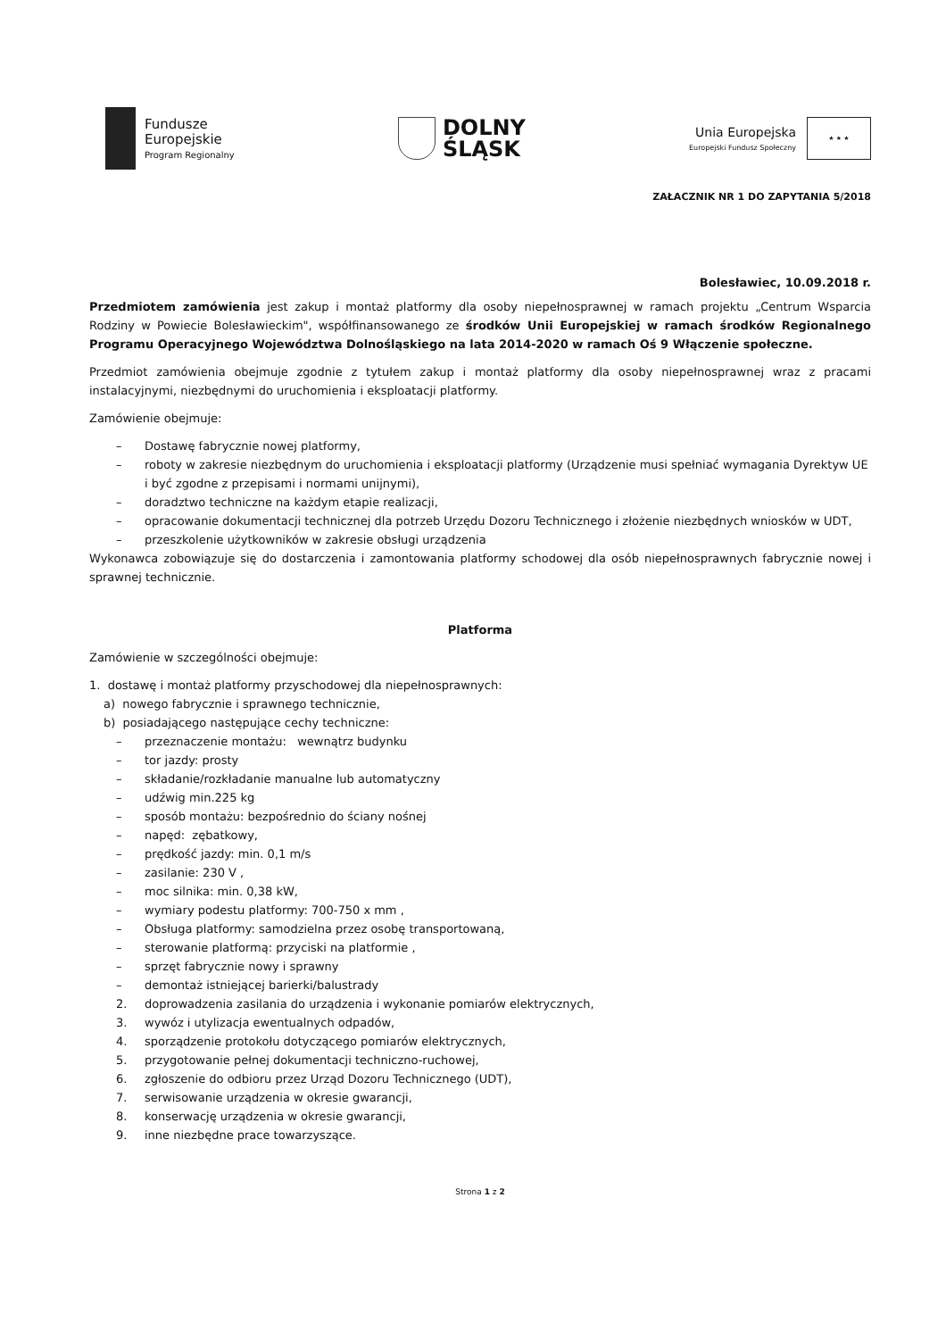Fundusze
Europejskie
Program Regionalny
DOLNY
ŚLĄSK
Unia Europejska
Europejski Fundusz Społeczny
★ ★ ★
ZAŁACZNIK NR 1 DO ZAPYTANIA 5/2018
Bolesławiec, 10.09.2018 r.
Przedmiotem zamówienia jest zakup i montaż platformy dla osoby niepełnosprawnej w ramach projektu „Centrum Wsparcia Rodziny w Powiecie Bolesławieckim", współfinansowanego ze środków Unii Europejskiej w ramach środków Regionalnego Programu Operacyjnego Województwa Dolnośląskiego na lata 2014-2020 w ramach Oś 9 Włączenie społeczne.
Przedmiot zamówienia obejmuje zgodnie z tytułem zakup i montaż platformy dla osoby niepełnosprawnej wraz z pracami instalacyjnymi, niezbędnymi do uruchomienia i eksploatacji platformy.
Zamówienie obejmuje:
– Dostawę fabrycznie nowej platformy,
– roboty w zakresie niezbędnym do uruchomienia i eksploatacji platformy (Urządzenie musi spełniać wymagania Dyrektyw UE i być zgodne z przepisami i normami unijnymi),
– doradztwo techniczne na każdym etapie realizacji,
– opracowanie dokumentacji technicznej dla potrzeb Urzędu Dozoru Technicznego i złożenie niezbędnych wniosków w UDT,
– przeszkolenie użytkowników w zakresie obsługi urządzenia
Wykonawca zobowiązuje się do dostarczenia i zamontowania platformy schodowej dla osób niepełnosprawnych fabrycznie nowej i sprawnej technicznie.
Platforma
Zamówienie w szczególności obejmuje:
1. dostawę i montaż platformy przyschodowej dla niepełnosprawnych:
a) nowego fabrycznie i sprawnego technicznie,
b) posiadającego następujące cechy techniczne:
– przeznaczenie montażu: wewnątrz budynku
– tor jazdy: prosty
– składanie/rozkładanie manualne lub automatyczny
– udźwig min.225 kg
– sposób montażu: bezpośrednio do ściany nośnej
– napęd: zębatkowy,
– prędkość jazdy: min. 0,1 m/s
– zasilanie: 230 V ,
– moc silnika: min. 0,38 kW,
– wymiary podestu platformy: 700-750 x mm ,
– Obsługa platformy: samodzielna przez osobę transportowaną,
– sterowanie platformą: przyciski na platformie ,
– sprzęt fabrycznie nowy i sprawny
– demontaż istniejącej barierki/balustrady
2. doprowadzenia zasilania do urządzenia i wykonanie pomiarów elektrycznych,
3. wywóz i utylizacja ewentualnych odpadów,
4. sporządzenie protokołu dotyczącego pomiarów elektrycznych,
5. przygotowanie pełnej dokumentacji techniczno-ruchowej,
6. zgłoszenie do odbioru przez Urząd Dozoru Technicznego (UDT),
7. serwisowanie urządzenia w okresie gwarancji,
8. konserwację urządzenia w okresie gwarancji,
9. inne niezbędne prace towarzyszące.
Strona 1 z 2